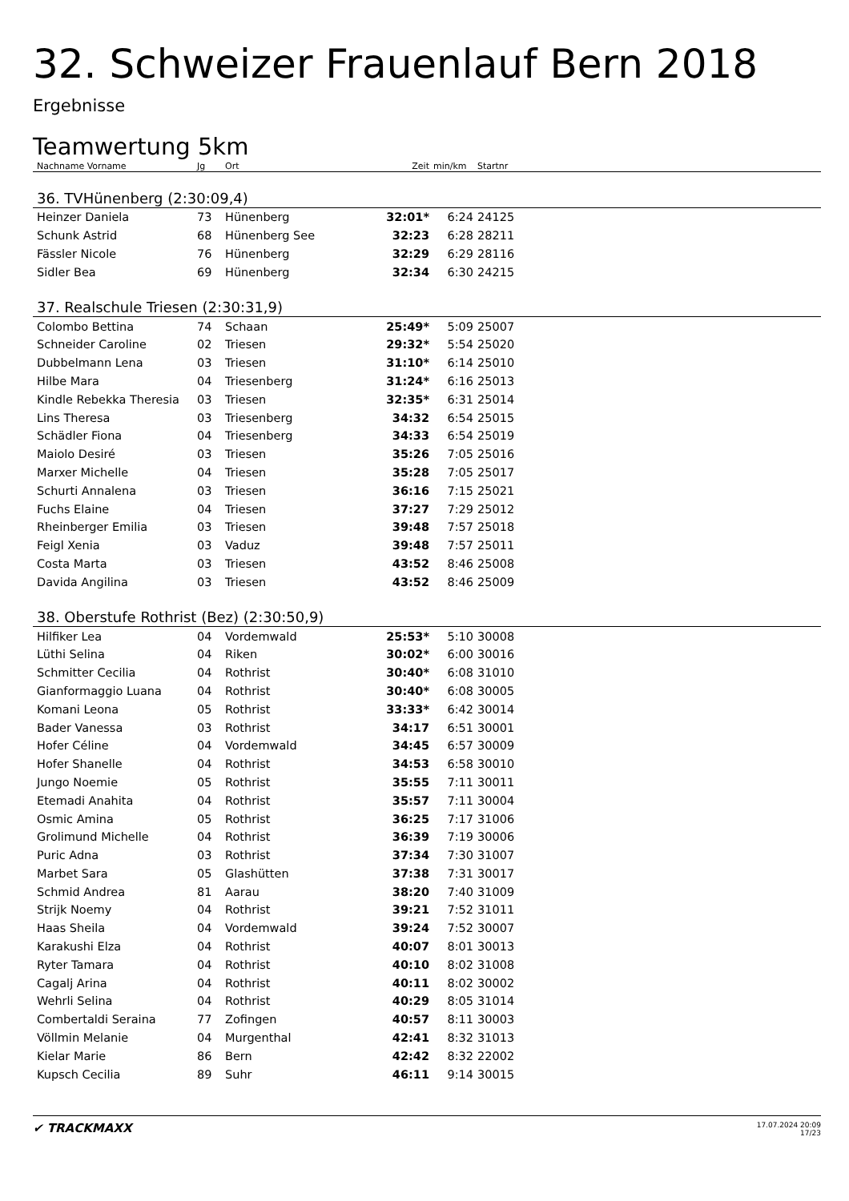32. Schweizer Frauenlauf Bern 2018
Ergebnisse
Teamwertung 5km
| Nachname Vorname | Jg | Ort | Zeit | min/km | Startnr | |
| --- | --- | --- | --- | --- | --- | --- |
| 36. TVHünenberg (2:30:09,4) | | | | | | |
| Heinzer Daniela | 73 | Hünenberg | 32:01* | 6:24 | 24125 | |
| Schunk Astrid | 68 | Hünenberg See | 32:23 | 6:28 | 28211 | |
| Fässler Nicole | 76 | Hünenberg | 32:29 | 6:29 | 28116 | |
| Sidler Bea | 69 | Hünenberg | 32:34 | 6:30 | 24215 | |
| 37. Realschule Triesen (2:30:31,9) | | | | | | |
| Colombo Bettina | 74 | Schaan | 25:49* | 5:09 | 25007 | |
| Schneider Caroline | 02 | Triesen | 29:32* | 5:54 | 25020 | |
| Dubbelmann Lena | 03 | Triesen | 31:10* | 6:14 | 25010 | |
| Hilbe Mara | 04 | Triesenberg | 31:24* | 6:16 | 25013 | |
| Kindle Rebekka Theresia | 03 | Triesen | 32:35* | 6:31 | 25014 | |
| Lins Theresa | 03 | Triesenberg | 34:32 | 6:54 | 25015 | |
| Schädler Fiona | 04 | Triesenberg | 34:33 | 6:54 | 25019 | |
| Maiolo Desiré | 03 | Triesen | 35:26 | 7:05 | 25016 | |
| Marxer Michelle | 04 | Triesen | 35:28 | 7:05 | 25017 | |
| Schurti Annalena | 03 | Triesen | 36:16 | 7:15 | 25021 | |
| Fuchs Elaine | 04 | Triesen | 37:27 | 7:29 | 25012 | |
| Rheinberger Emilia | 03 | Triesen | 39:48 | 7:57 | 25018 | |
| Feigl Xenia | 03 | Vaduz | 39:48 | 7:57 | 25011 | |
| Costa Marta | 03 | Triesen | 43:52 | 8:46 | 25008 | |
| Davida Angilina | 03 | Triesen | 43:52 | 8:46 | 25009 | |
| 38. Oberstufe Rothrist (Bez) (2:30:50,9) | | | | | | |
| Hilfiker Lea | 04 | Vordemwald | 25:53* | 5:10 | 30008 | |
| Lüthi Selina | 04 | Riken | 30:02* | 6:00 | 30016 | |
| Schmitter Cecilia | 04 | Rothrist | 30:40* | 6:08 | 31010 | |
| Gianformaggio Luana | 04 | Rothrist | 30:40* | 6:08 | 30005 | |
| Komani Leona | 05 | Rothrist | 33:33* | 6:42 | 30014 | |
| Bader Vanessa | 03 | Rothrist | 34:17 | 6:51 | 30001 | |
| Hofer Céline | 04 | Vordemwald | 34:45 | 6:57 | 30009 | |
| Hofer Shanelle | 04 | Rothrist | 34:53 | 6:58 | 30010 | |
| Jungo Noemie | 05 | Rothrist | 35:55 | 7:11 | 30011 | |
| Etemadi Anahita | 04 | Rothrist | 35:57 | 7:11 | 30004 | |
| Osmic Amina | 05 | Rothrist | 36:25 | 7:17 | 31006 | |
| Grolimund Michelle | 04 | Rothrist | 36:39 | 7:19 | 30006 | |
| Puric Adna | 03 | Rothrist | 37:34 | 7:30 | 31007 | |
| Marbet Sara | 05 | Glashütten | 37:38 | 7:31 | 30017 | |
| Schmid Andrea | 81 | Aarau | 38:20 | 7:40 | 31009 | |
| Strijk Noemy | 04 | Rothrist | 39:21 | 7:52 | 31011 | |
| Haas Sheila | 04 | Vordemwald | 39:24 | 7:52 | 30007 | |
| Karakushi Elza | 04 | Rothrist | 40:07 | 8:01 | 30013 | |
| Ryter Tamara | 04 | Rothrist | 40:10 | 8:02 | 31008 | |
| Cagalj Arina | 04 | Rothrist | 40:11 | 8:02 | 30002 | |
| Wehrli Selina | 04 | Rothrist | 40:29 | 8:05 | 31014 | |
| Combertaldi Seraina | 77 | Zofingen | 40:57 | 8:11 | 30003 | |
| Völlmin Melanie | 04 | Murgenthal | 42:41 | 8:32 | 31013 | |
| Kielar Marie | 86 | Bern | 42:42 | 8:32 | 22002 | |
| Kupsch Cecilia | 89 | Suhr | 46:11 | 9:14 | 30015 | |
✔ TRACKMAXX
17.07.2024 20:09
17/23